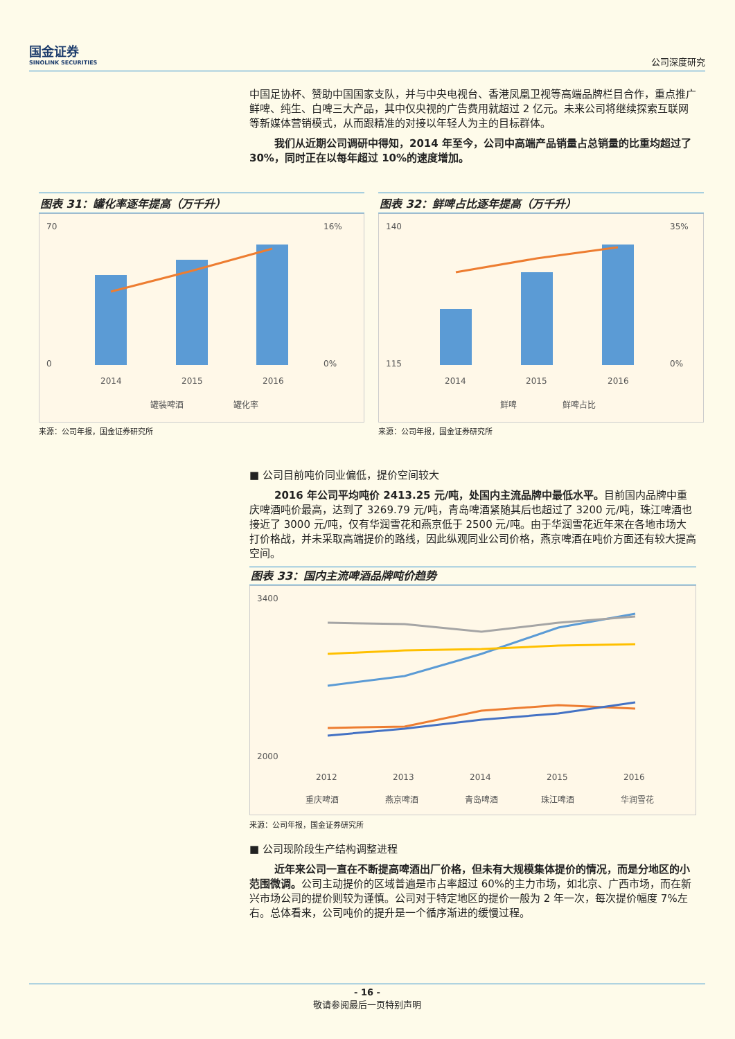国金证券
SINOLINK SECURITIES
公司深度研究
中国足协杯、赞助中国国家支队，并与中央电视台、香港凤凰卫视等高端品牌栏目合作，重点推广鲜啤、纯生、白啤三大产品，其中仅央视的广告费用就超过 2 亿元。未来公司将继续探索互联网等新媒体营销模式，从而跟精准的对接以年轻人为主的目标群体。
我们从近期公司调研中得知，2014 年至今，公司中高端产品销量占总销量的比重均超过了 30%，同时正在以每年超过 10%的速度增加。
图表 31：罐化率逐年提高（万千升）
70
0
16%
0%
2014
2015
2016
罐装啤酒
罐化率
来源：公司年报，国金证券研究所
图表 32：鲜啤占比逐年提高（万千升）
140
115
35%
0%
2014
2015
2016
鲜啤
鲜啤占比
来源：公司年报，国金证券研究所
■ 公司目前吨价同业偏低，提价空间较大
2016 年公司平均吨价 2413.25 元/吨，处国内主流品牌中最低水平。目前国内品牌中重庆啤酒吨价最高，达到了 3269.79 元/吨，青岛啤酒紧随其后也超过了 3200 元/吨，珠江啤酒也接近了 3000 元/吨，仅有华润雪花和燕京低于 2500 元/吨。由于华润雪花近年来在各地市场大打价格战，并未采取高端提价的路线，因此纵观同业公司价格，燕京啤酒在吨价方面还有较大提高空间。
图表 33：国内主流啤酒品牌吨价趋势
3400
2000
2012
2013
2014
2015
2016
重庆啤酒
燕京啤酒
青岛啤酒
珠江啤酒
华润雪花
来源：公司年报，国金证券研究所
■ 公司现阶段生产结构调整进程
近年来公司一直在不断提高啤酒出厂价格，但未有大规模集体提价的情况，而是分地区的小范围微调。公司主动提价的区域普遍是市占率超过 60%的主力市场，如北京、广西市场，而在新兴市场公司的提价则较为谨慎。公司对于特定地区的提价一般为 2 年一次，每次提价幅度 7%左右。总体看来，公司吨价的提升是一个循序渐进的缓慢过程。
- 16 -
敬请参阅最后一页特别声明